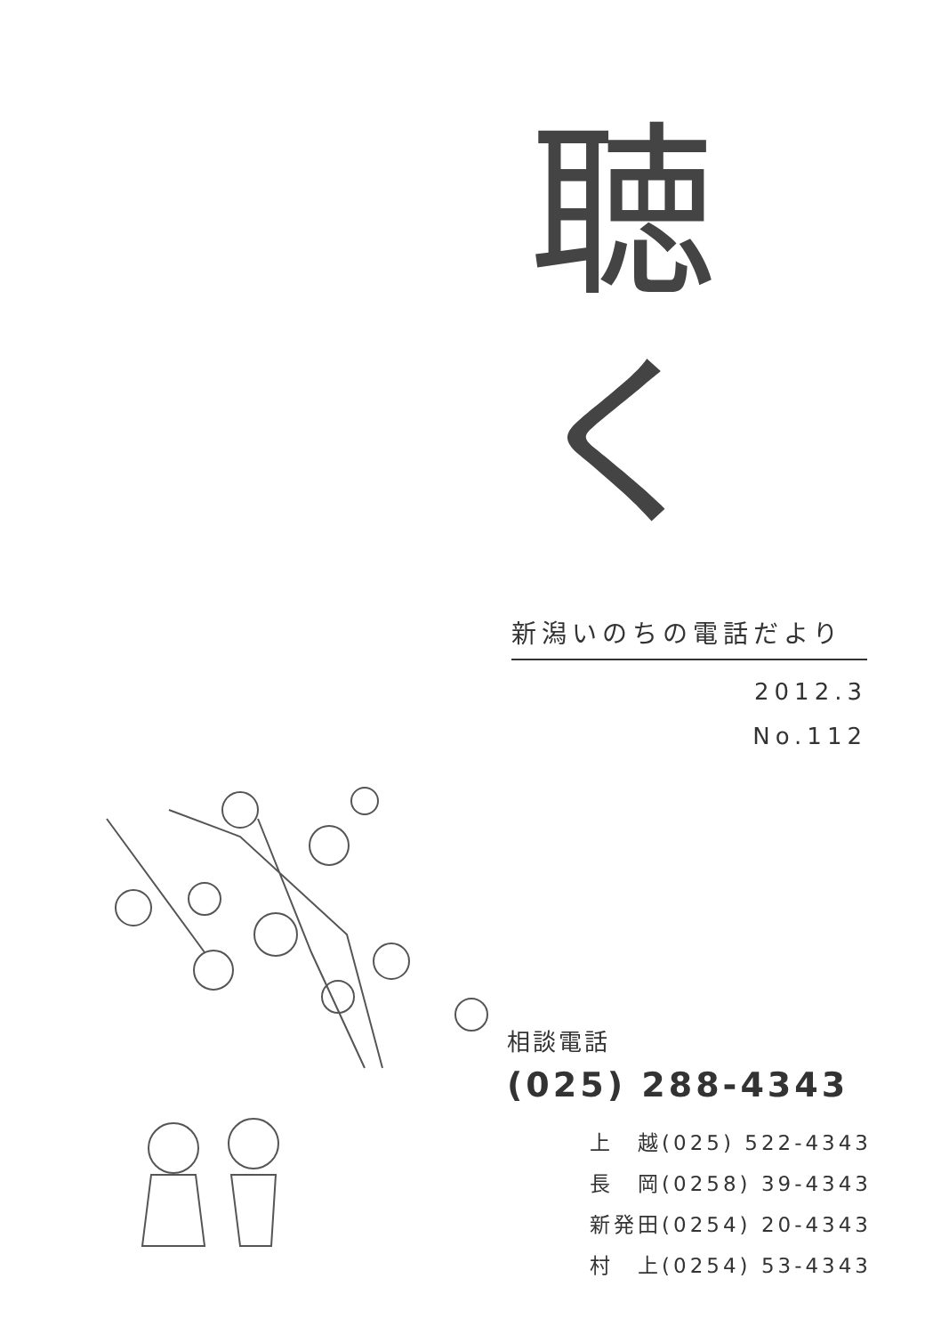聴く
新潟いのちの電話だより
2012.3
No.112
相談電話
(025) 288-4343
上　越(025) 522-4343
長　岡(0258) 39-4343
新発田(0254) 20-4343
村　上(0254) 53-4343